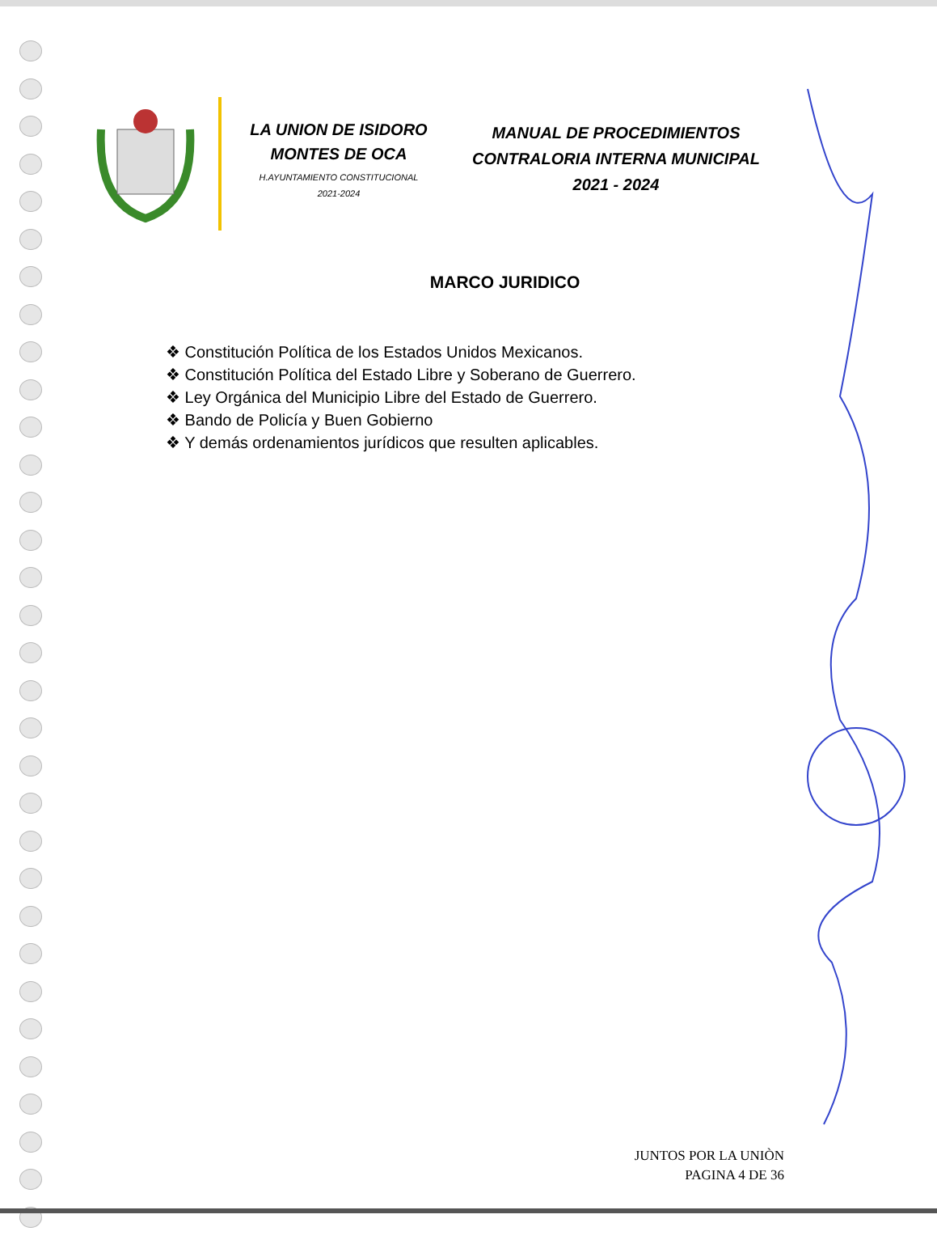LA UNION DE ISIDORO
MONTES DE OCA
H.AYUNTAMIENTO CONSTITUCIONAL
2021-2024
MANUAL DE PROCEDIMIENTOS
CONTRALORIA INTERNA MUNICIPAL
2021 - 2024
MARCO JURIDICO
❖ Constitución Política de los Estados Unidos Mexicanos.
❖ Constitución Política del Estado Libre y Soberano de Guerrero.
❖ Ley Orgánica del Municipio Libre del Estado de Guerrero.
❖ Bando de Policía y Buen Gobierno
❖ Y demás ordenamientos jurídicos que resulten aplicables.
JUNTOS POR LA UNIÒN
PAGINA 4 DE 36